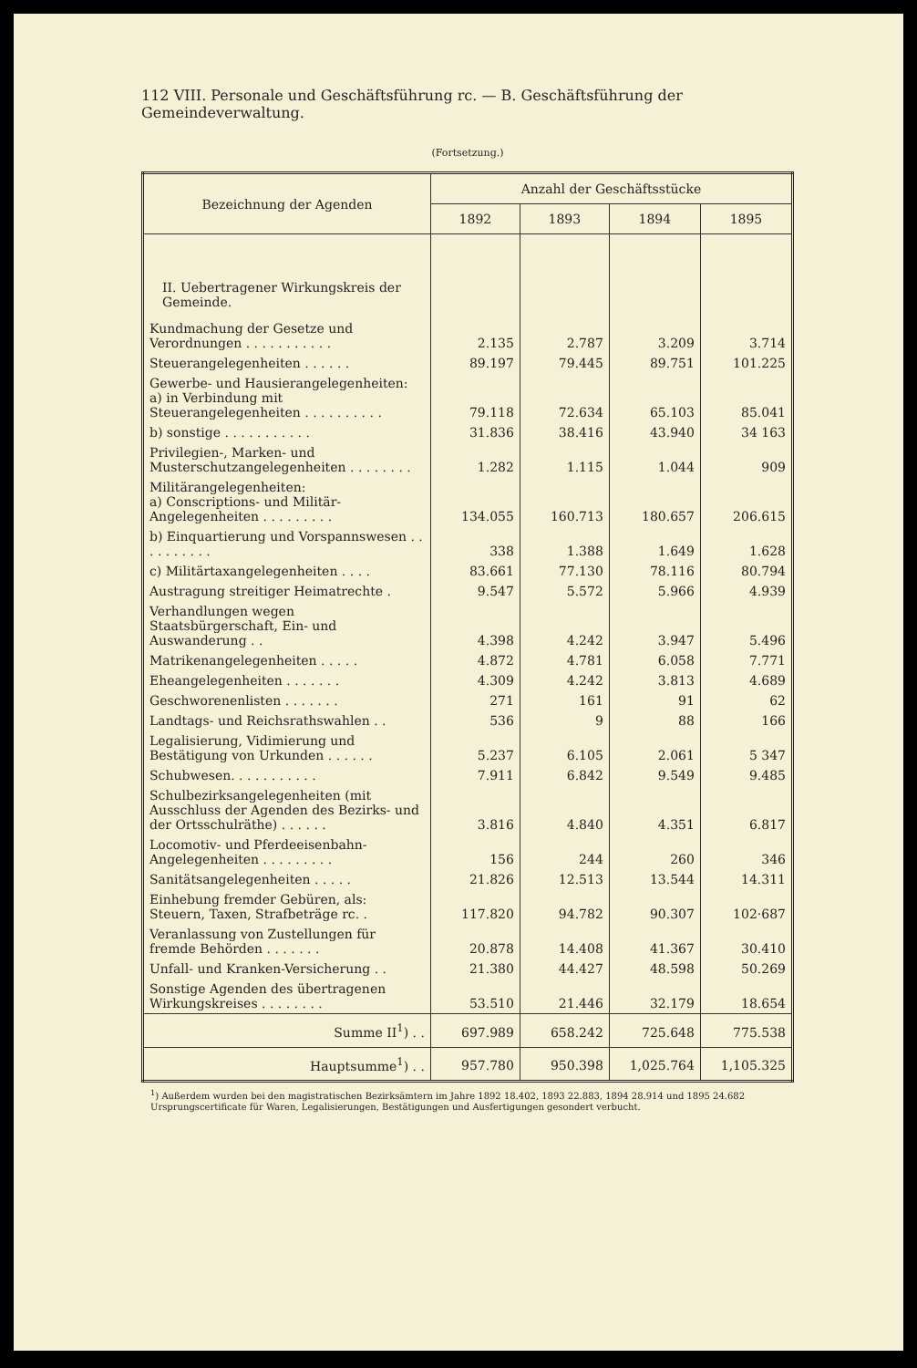112 VIII. Personale und Geschäftsführung rc. — B. Geschäftsführung der Gemeindeverwaltung.
(Fortsetzung.)
| Bezeichnung der Agenden | Anzahl der Geschäftsstücke | | | |
| --- | --- | --- | --- | --- |
| | 1892 | 1893 | 1894 | 1895 |
| II. Uebertragener Wirkungskreis der Gemeinde. | | | | |
| Kundmachung der Gesetze und Verordnungen . . . . . . . . . . . | 2.135 | 2.787 | 3.209 | 3.714 |
| Steuerangelegenheiten . . . . . . | 89.197 | 79.445 | 89.751 | 101.225 |
| Gewerbe- und Hausierangelegenheiten: a) in Verbindung mit Steuerangelegenheiten . . . . . . . . . . | 79.118 | 72.634 | 65.103 | 85.041 |
| b) sonstige . . . . . . . . . . . | 31.836 | 38.416 | 43.940 | 34 163 |
| Privilegien-, Marken- und Musterschutzangelegenheiten . . . . . . . . | 1.282 | 1.115 | 1.044 | 909 |
| Militärangelegenheiten: a) Conscriptions- und Militär-Angelegenheiten . . . . . . . . . | 134.055 | 160.713 | 180.657 | 206.615 |
| b) Einquartierung und Vorspannswesen . . . . . . . . . . | 338 | 1.388 | 1.649 | 1.628 |
| c) Militärtaxangelegenheiten . . . . | 83.661 | 77.130 | 78.116 | 80.794 |
| Austragung streitiger Heimatrechte . | 9.547 | 5.572 | 5.966 | 4.939 |
| Verhandlungen wegen Staatsbürgerschaft, Ein- und Auswanderung . . | 4.398 | 4.242 | 3.947 | 5.496 |
| Matrikenangelegenheiten . . . . . | 4.872 | 4.781 | 6.058 | 7.771 |
| Eheangelegenheiten . . . . . . . | 4.309 | 4.242 | 3.813 | 4.689 |
| Geschworenenlisten . . . . . . . | 271 | 161 | 91 | 62 |
| Landtags- und Reichsrathswahlen . . | 536 | 9 | 88 | 166 |
| Legalisierung, Vidimierung und Bestätigung von Urkunden . . . . . . | 5.237 | 6.105 | 2.061 | 5 347 |
| Schubwesen. . . . . . . . . . . | 7.911 | 6.842 | 9.549 | 9.485 |
| Schulbezirksangelegenheiten (mit Ausschluss der Agenden des Bezirks- und der Ortsschulräthe) . . . . . . | 3.816 | 4.840 | 4.351 | 6.817 |
| Locomotiv- und Pferdeeisenbahn-Angelegenheiten . . . . . . . . . | 156 | 244 | 260 | 346 |
| Sanitätsangelegenheiten . . . . . | 21.826 | 12.513 | 13.544 | 14.311 |
| Einhebung fremder Gebüren, als: Steuern, Taxen, Strafbeträge rc. . | 117.820 | 94.782 | 90.307 | 102·687 |
| Veranlassung von Zustellungen für fremde Behörden . . . . . . . | 20.878 | 14.408 | 41.367 | 30.410 |
| Unfall- und Kranken-Versicherung . . | 21.380 | 44.427 | 48.598 | 50.269 |
| Sonstige Agenden des übertragenen Wirkungskreises . . . . . . . . | 53.510 | 21.446 | 32.179 | 18.654 |
| Summe II<sup>1</sup>) . . | 697.989 | 658.242 | 725.648 | 775.538 |
| Hauptsumme<sup>1</sup>) . . | 957.780 | 950.398 | 1,025.764 | 1,105.325 |
<sup>1</sup>) Außerdem wurden bei den magistratischen Bezirksämtern im Jahre 1892 18.402, 1893 22.883, 1894 28.914 und 1895 24.682 Ursprungscertificate für Waren, Legalisierungen, Bestätigungen und Ausfertigungen gesondert verbucht.